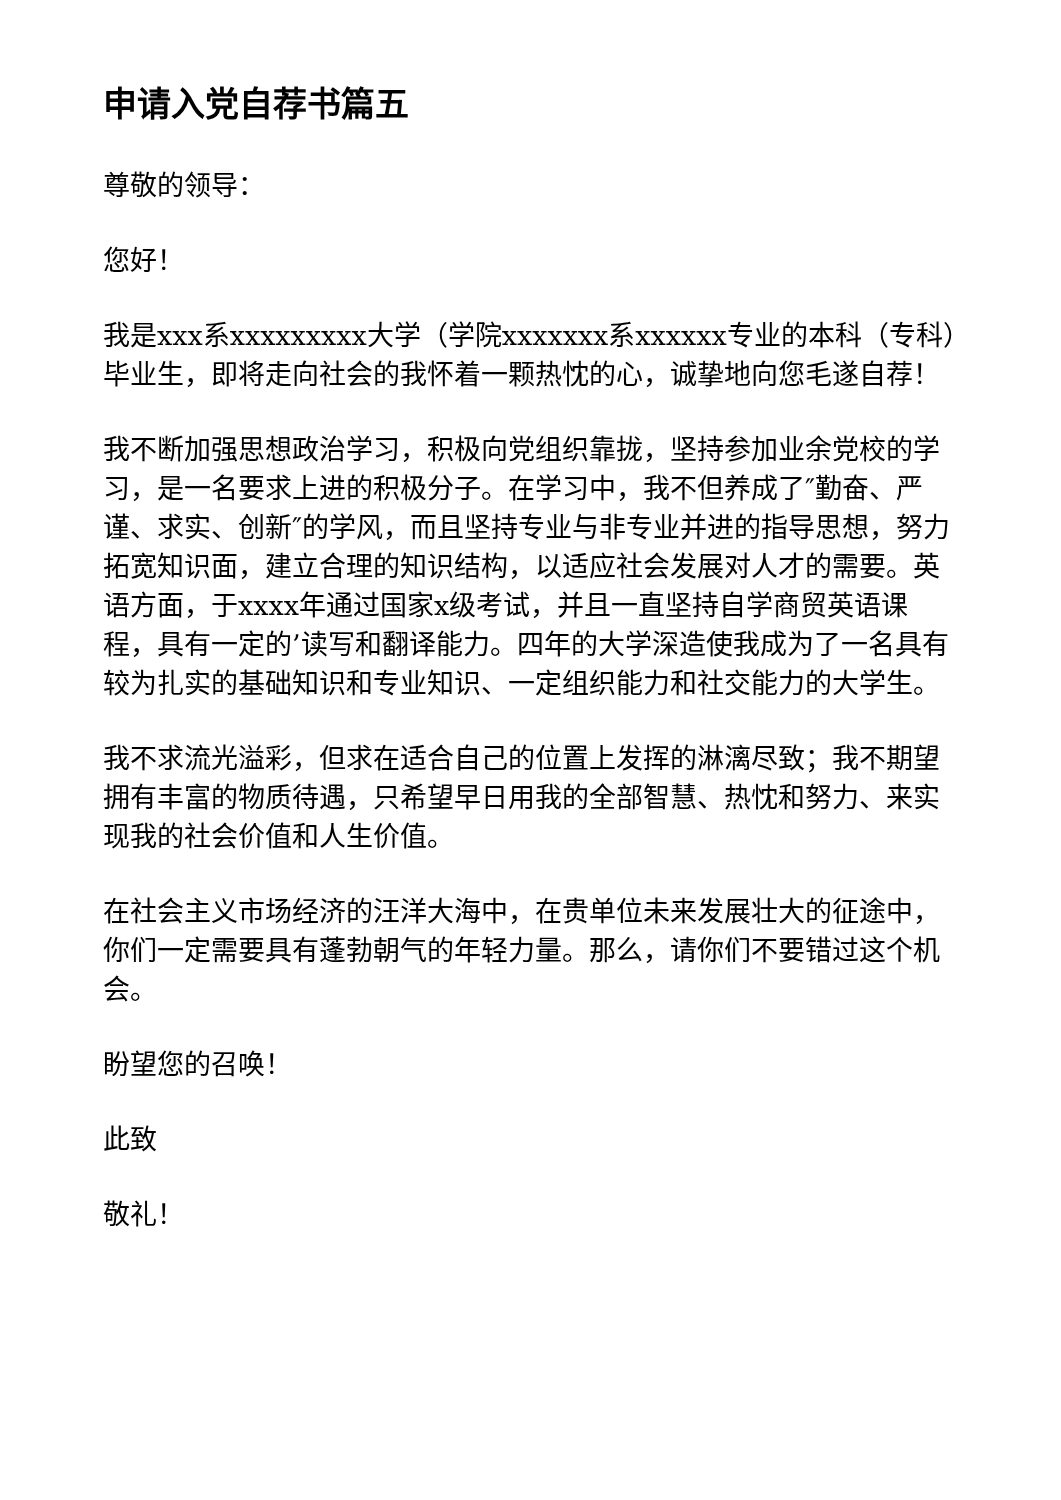申请入党自荐书篇五
尊敬的领导：
您好！
我是xxx系xxxxxxxxx大学（学院xxxxxxx系xxxxxx专业的本科（专科）毕业生，即将走向社会的我怀着一颗热忱的心，诚挚地向您毛遂自荐！
我不断加强思想政治学习，积极向党组织靠拢，坚持参加业余党校的学习，是一名要求上进的积极分子。在学习中，我不但养成了″勤奋、严谨、求实、创新″的学风，而且坚持专业与非专业并进的指导思想，努力拓宽知识面，建立合理的知识结构，以适应社会发展对人才的需要。英语方面，于xxxx年通过国家x级考试，并且一直坚持自学商贸英语课程，具有一定的’读写和翻译能力。四年的大学深造使我成为了一名具有较为扎实的基础知识和专业知识、一定组织能力和社交能力的大学生。
我不求流光溢彩，但求在适合自己的位置上发挥的淋漓尽致；我不期望拥有丰富的物质待遇，只希望早日用我的全部智慧、热忱和努力、来实现我的社会价值和人生价值。
在社会主义市场经济的汪洋大海中，在贵单位未来发展壮大的征途中，你们一定需要具有蓬勃朝气的年轻力量。那么，请你们不要错过这个机会。
盼望您的召唤！
此致
敬礼！